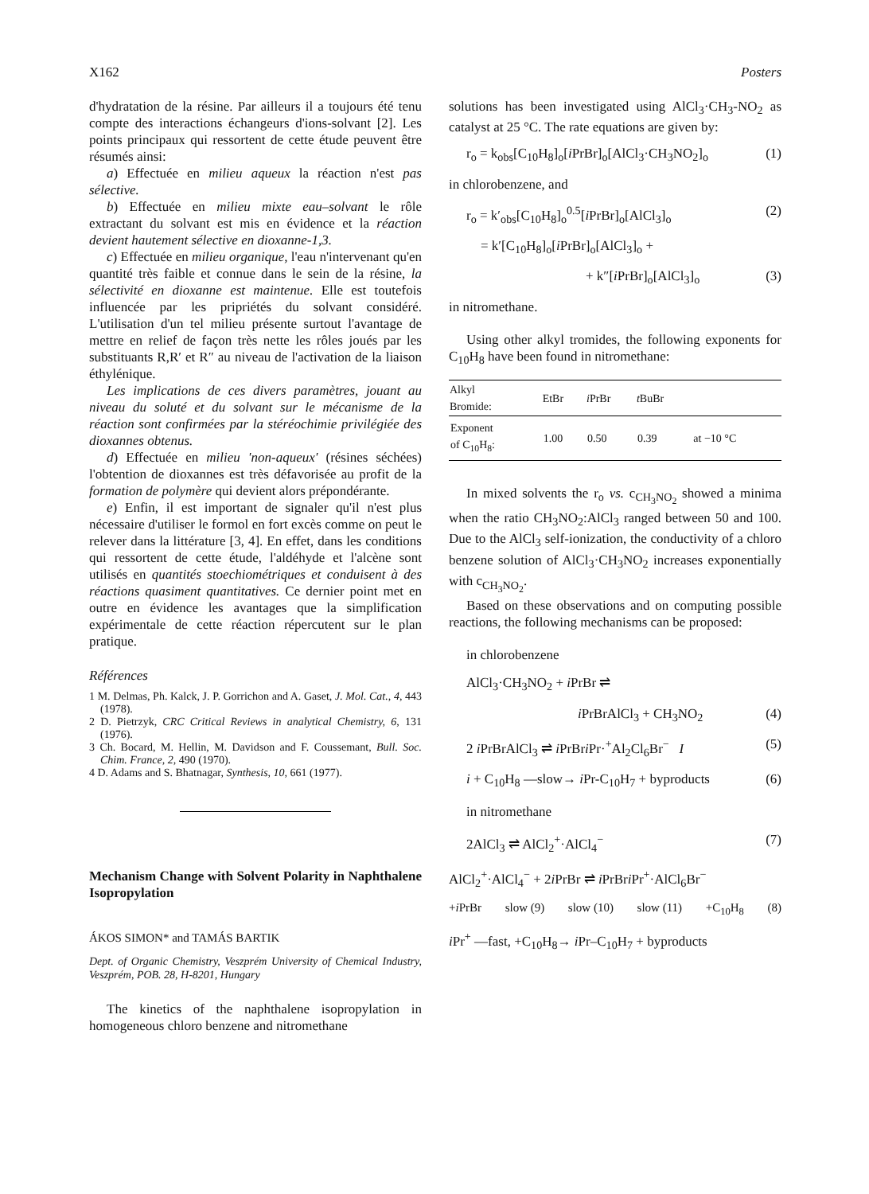X162 Posters
d'hydratation de la résine. Par ailleurs il a toujours été tenu compte des interactions échangeurs d'ions-solvant [2]. Les points principaux qui ressortent de cette étude peuvent être résumés ainsi:
a) Effectuée en milieu aqueux la réaction n'est pas sélective.
b) Effectuée en milieu mixte eau–solvant le rôle extractant du solvant est mis en évidence et la réaction devient hautement sélective en dioxanne-1,3.
c) Effectuée en milieu organique, l'eau n'intervenant qu'en quantité très faible et connue dans le sein de la résine, la sélectivité en dioxanne est maintenue. Elle est toutefois influencée par les pripriétés du solvant considéré. L'utilisation d'un tel milieu présente surtout l'avantage de mettre en relief de façon très nette les rôles joués par les substituants R,R′ et R″ au niveau de l'activation de la liaison éthylénique.
Les implications de ces divers paramètres, jouant au niveau du soluté et du solvant sur le mécanisme de la réaction sont confirmées par la stéréochimie privilégiée des dioxannes obtenus.
d) Effectuée en milieu 'non-aqueux' (résines séchées) l'obtention de dioxannes est très défavorisée au profit de la formation de polymère qui devient alors prépondérante.
e) Enfin, il est important de signaler qu'il n'est plus nécessaire d'utiliser le formol en fort excès comme on peut le relever dans la littérature [3, 4]. En effet, dans les conditions qui ressortent de cette étude, l'aldéhyde et l'alcène sont utilisés en quantités stoechiométriques et conduisent à des réactions quasiment quantitatives. Ce dernier point met en outre en évidence les avantages que la simplification expérimentale de cette réaction répercutent sur le plan pratique.
Références
1 M. Delmas, Ph. Kalck, J. P. Gorrichon and A. Gaset, J. Mol. Cat., 4, 443 (1978).
2 D. Pietrzyk, CRC Critical Reviews in analytical Chemistry, 6, 131 (1976).
3 Ch. Bocard, M. Hellin, M. Davidson and F. Coussemant, Bull. Soc. Chim. France, 2, 490 (1970).
4 D. Adams and S. Bhatnagar, Synthesis, 10, 661 (1977).
Mechanism Change with Solvent Polarity in Naphthalene Isopropylation
ÁKOS SIMON* and TAMÁS BARTIK
Dept. of Organic Chemistry, Veszprém University of Chemical Industry, Veszprém, POB. 28, H-8201, Hungary
The kinetics of the naphthalene isopropylation in homogeneous chloro benzene and nitromethane
solutions has been investigated using AlCl<sub>3</sub>·CH<sub>3</sub>-NO<sub>2</sub> as catalyst at 25 °C. The rate equations are given by:
r<sub>o</sub> = k<sub>obs</sub>[C<sub>10</sub>H<sub>8</sub>]<sub>o</sub>[i PrBr]<sub>o</sub>[AlCl<sub>3</sub>·CH<sub>3</sub>NO<sub>2</sub>]<sub>o</sub> (1)
in chlorobenzene, and
r<sub>o</sub> = k′<sub>obs</sub>[C<sub>10</sub>H<sub>8</sub>]<sub>o</sub><sup>0.5</sup>[i PrBr]<sub>o</sub>[AlCl<sub>3</sub>]<sub>o</sub> (2)
= k′[C<sub>10</sub>H<sub>8</sub>]<sub>o</sub>[i PrBr]<sub>o</sub>[AlCl<sub>3</sub>]<sub>o</sub> +
+ k″[i PrBr]<sub>o</sub>[AlCl<sub>3</sub>]<sub>o</sub> (3)
in nitromethane.
Using other alkyl tromides, the following exponents for C<sub>10</sub>H<sub>8</sub> have been found in nitromethane:
| Alkyl Bromide: | EtBr | i PrBr | t BuBr | |
| --- | --- | --- | --- | --- |
| Exponent of C<sub>10</sub>H<sub>8</sub>: | 1.00 | 0.50 | 0.39 | at −10 °C |
In mixed solvents the r<sub>o</sub> vs. c<sub>CH<sub>3</sub>NO<sub>2</sub></sub> showed a minima when the ratio CH<sub>3</sub>NO<sub>2</sub>:AlCl<sub>3</sub> ranged between 50 and 100. Due to the AlCl<sub>3</sub> self-ionization, the conductivity of a chloro benzene solution of AlCl<sub>3</sub>·CH<sub>3</sub>NO<sub>2</sub> increases exponentially with c<sub>CH<sub>3</sub>NO<sub>2</sub></sub>.
Based on these observations and on computing possible reactions, the following mechanisms can be proposed:
in chlorobenzene
AlCl<sub>3</sub>·CH<sub>3</sub>NO<sub>2</sub> + i PrBr ⇌
i PrBrAlCl<sub>3</sub> + CH<sub>3</sub>NO<sub>2</sub> (4)
2 i PrBrAlCl<sub>3</sub> ⇌ i PrBri Pr·<sup>+</sup>Al<sub>2</sub>Cl<sub>6</sub>Br<sup>−</sup> I (5)
i + C<sub>10</sub>H<sub>8</sub> —slow→ i Pr-C<sub>10</sub>H<sub>7</sub> + byproducts (6)
in nitromethane
2AlCl<sub>3</sub> ⇌ AlCl<sub>2</sub><sup>+</sup>·AlCl<sub>4</sub><sup>−</sup> (7)
AlCl<sub>2</sub><sup>+</sup>·AlCl<sub>4</sub><sup>−</sup> + 2i PrBr ⇌ i PrBri Pr<sup>+</sup>·AlCl<sub>6</sub>Br<sup>−</sup>
+i PrBr slow (9) slow (10) slow (11) +C<sub>10</sub>H<sub>8</sub> (8)
i Pr<sup>+</sup> —fast, +C<sub>10</sub>H<sub>8</sub>→ i Pr–C<sub>10</sub>H<sub>7</sub> + byproducts